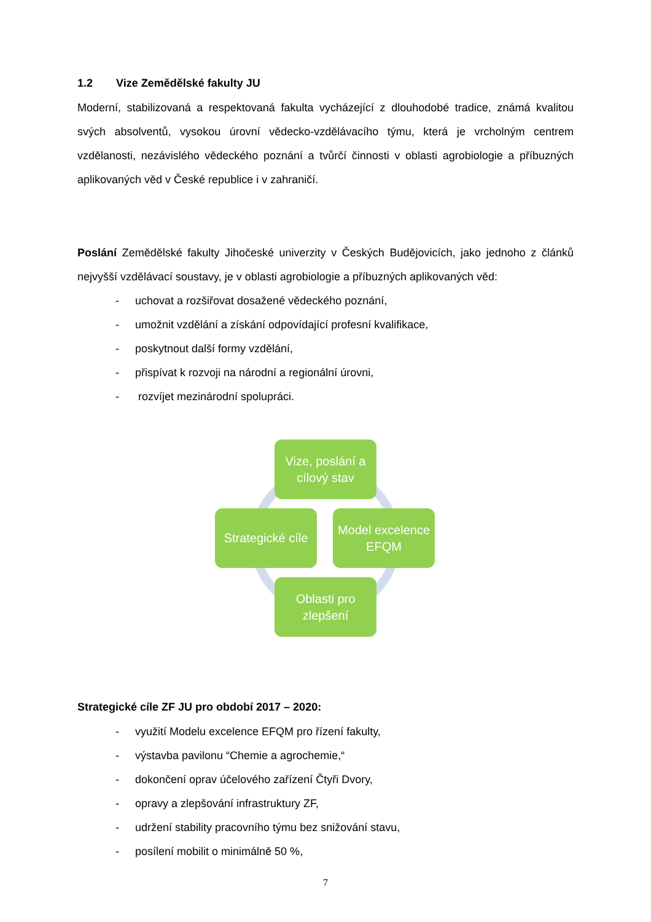1.2 Vize Zemědělské fakulty JU
Moderní, stabilizovaná a respektovaná fakulta vycházející z dlouhodobé tradice, známá kvalitou svých absolventů, vysokou úrovní vědecko-vzdělávacího týmu, která je vrcholným centrem vzdělanosti, nezávislého vědeckého poznání a tvůrčí činnosti v oblasti agrobiologie a příbuzných aplikovaných věd v České republice i v zahraničí.
Poslání Zemědělské fakulty Jihočeské univerzity v Českých Budějovicích, jako jednoho z článků nejvyšší vzdělávací soustavy, je v oblasti agrobiologie a příbuzných aplikovaných věd:
- uchovat a rozšiřovat dosažené vědeckého poznání,
- umožnit vzdělání a získání odpovídající profesní kvalifikace,
- poskytnout další formy vzdělání,
- přispívat k rozvoji na národní a regionální úrovni,
- rozvíjet mezinárodní spolupráci.
Vize, poslání a
cílový stav
Strategické cíle
Model excelence
EFQM
Oblasti pro
zlepšení
Strategické cíle ZF JU pro období 2017 – 2020:
- využití Modelu excelence EFQM pro řízení fakulty,
- výstavba pavilonu “Chemie a agrochemie,“
- dokončení oprav účelového zařízení Čtyři Dvory,
- opravy a zlepšování infrastruktury ZF,
- udržení stability pracovního týmu bez snižování stavu,
- posílení mobilit o minimálně 50 %,
7